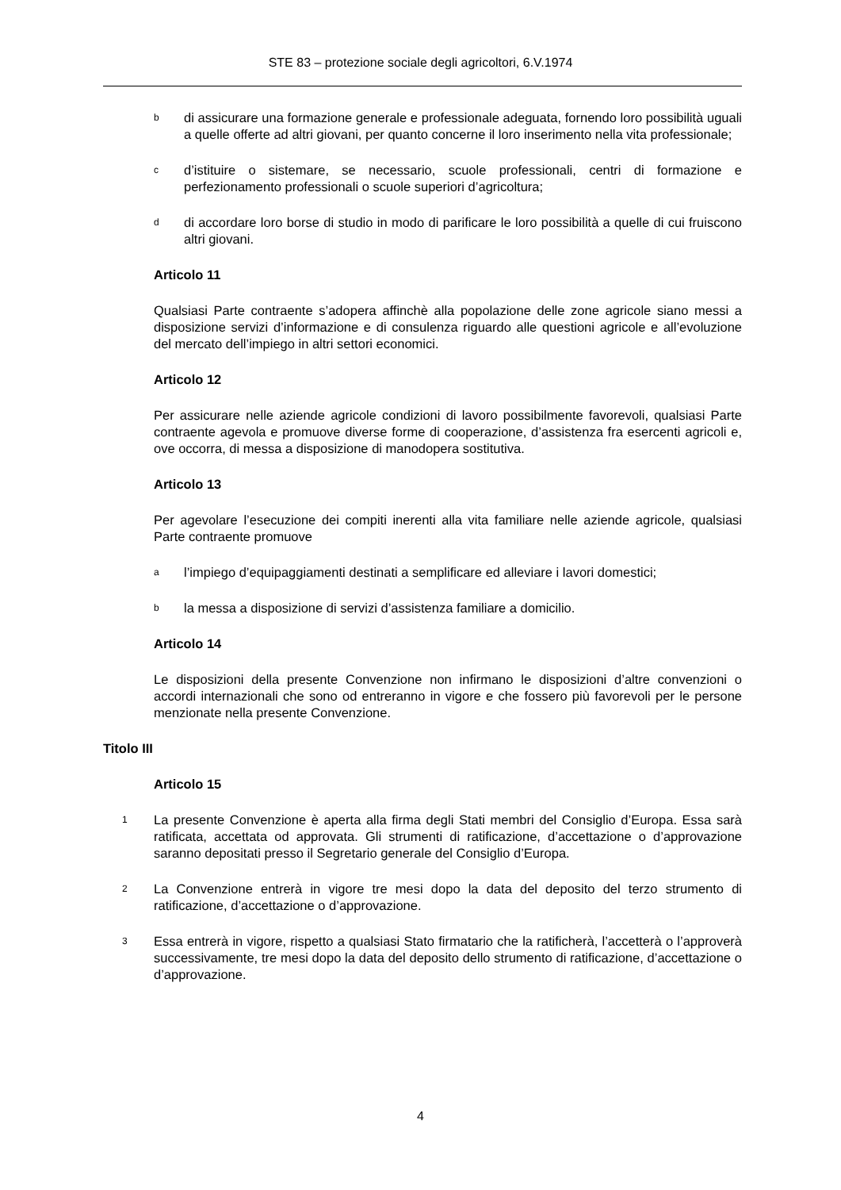STE 83 – protezione sociale degli agricoltori, 6.V.1974
bdi assicurare una formazione generale e professionale adeguata, fornendo loro possibilità uguali a quelle offerte ad altri giovani, per quanto concerne il loro inserimento nella vita professionale;
cd’istituire o sistemare, se necessario, scuole professionali, centri di formazione e perfezionamento professionali o scuole superiori d’agricoltura;
ddi accordare loro borse di studio in modo di parificare le loro possibilità a quelle di cui fruiscono altri giovani.
Articolo 11
Qualsiasi Parte contraente s’adopera affinchè alla popolazione delle zone agricole siano messi a disposizione servizi d’informazione e di consulenza riguardo alle questioni agricole e all’evoluzione del mercato dell’impiego in altri settori economici.
Articolo 12
Per assicurare nelle aziende agricole condizioni di lavoro possibilmente favorevoli, qualsiasi Parte contraente agevola e promuove diverse forme di cooperazione, d’assistenza fra esercenti agricoli e, ove occorra, di messa a disposizione di manodopera sostitutiva.
Articolo 13
Per agevolare l’esecuzione dei compiti inerenti alla vita familiare nelle aziende agricole, qualsiasi Parte contraente promuove
al’impiego d’equipaggiamenti destinati a semplificare ed alleviare i lavori domestici;
bla messa a disposizione di servizi d’assistenza familiare a domicilio.
Articolo 14
Le disposizioni della presente Convenzione non infirmano le disposizioni d’altre convenzioni o accordi internazionali che sono od entreranno in vigore e che fossero più favorevoli per le persone menzionate nella presente Convenzione.
Titolo III
Articolo 15
1 La presente Convenzione è aperta alla firma degli Stati membri del Consiglio d’Europa. Essa sarà ratificata, accettata od approvata. Gli strumenti di ratificazione, d’accettazione o d’approvazione saranno depositati presso il Segretario generale del Consiglio d’Europa.
2 La Convenzione entrerà in vigore tre mesi dopo la data del deposito del terzo strumento di ratificazione, d’accettazione o d’approvazione.
3 Essa entrerà in vigore, rispetto a qualsiasi Stato firmatario che la ratificherà, l’accetterà o l’approverà successivamente, tre mesi dopo la data del deposito dello strumento di ratificazione, d’accettazione o d’approvazione.
4